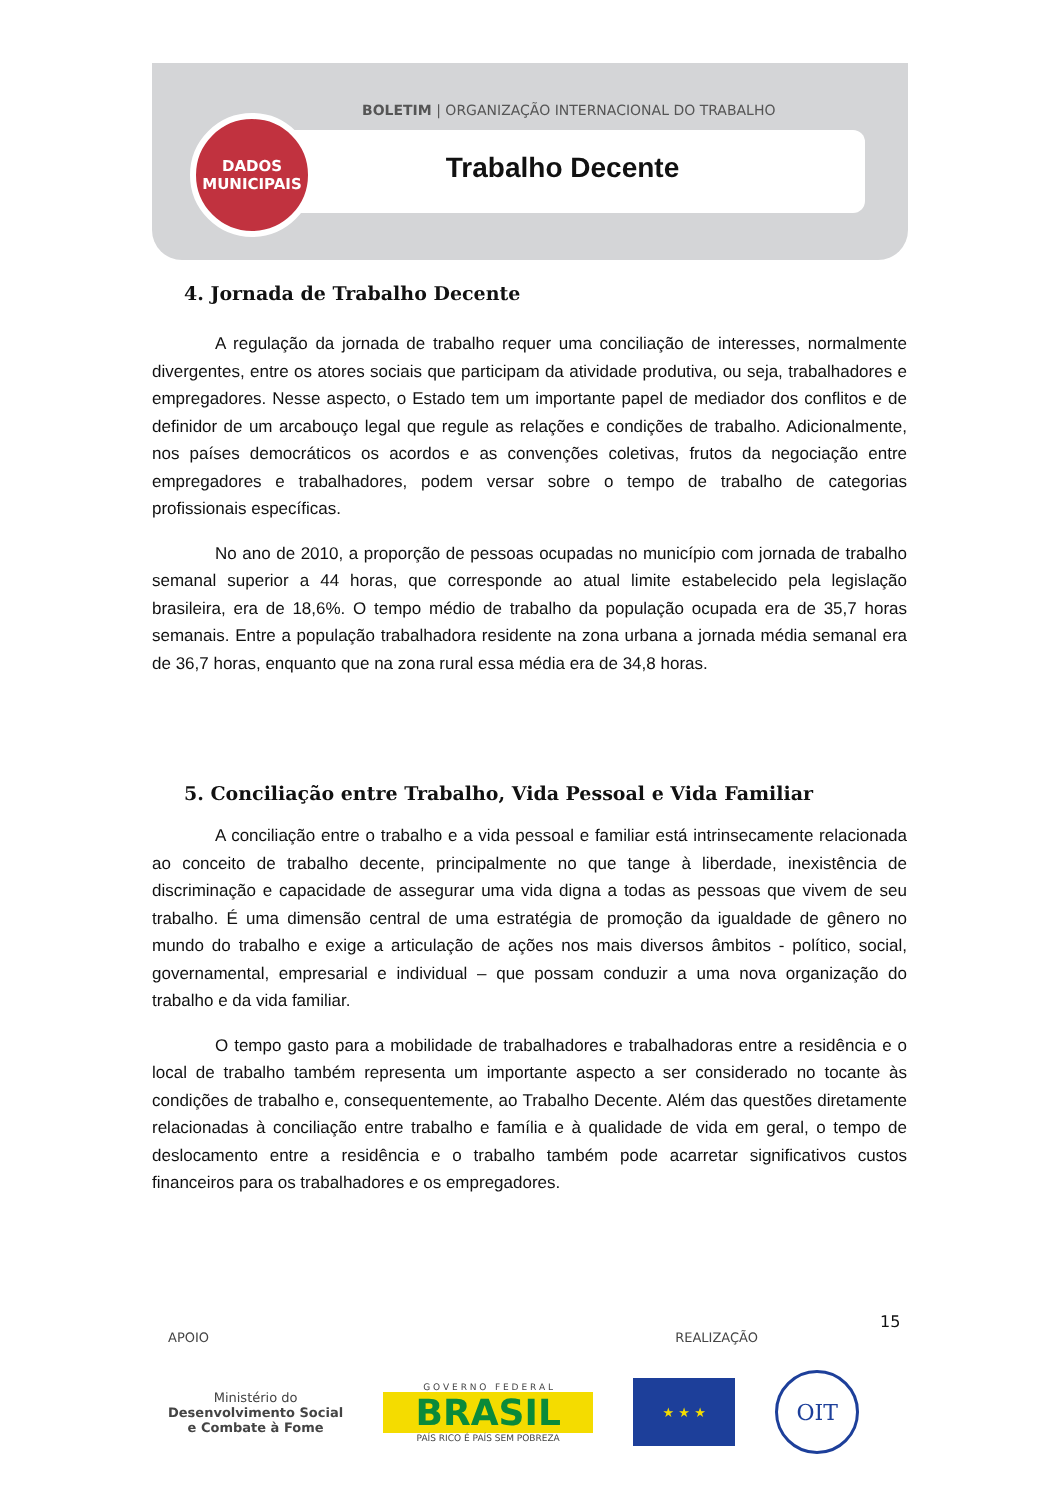BOLETIM | ORGANIZAÇÃO INTERNACIONAL DO TRABALHO
Trabalho Decente
DADOS
MUNICIPAIS
4. Jornada de Trabalho Decente
A regulação da jornada de trabalho requer uma conciliação de interesses, normalmente divergentes, entre os atores sociais que participam da atividade produtiva, ou seja, trabalhadores e empregadores. Nesse aspecto, o Estado tem um importante papel de mediador dos conflitos e de definidor de um arcabouço legal que regule as relações e condições de trabalho. Adicionalmente, nos países democráticos os acordos e as convenções coletivas, frutos da negociação entre empregadores e trabalhadores, podem versar sobre o tempo de trabalho de categorias profissionais específicas.
No ano de 2010, a proporção de pessoas ocupadas no município com jornada de trabalho semanal superior a 44 horas, que corresponde ao atual limite estabelecido pela legislação brasileira, era de 18,6%. O tempo médio de trabalho da população ocupada era de 35,7 horas semanais. Entre a população trabalhadora residente na zona urbana a jornada média semanal era de 36,7 horas, enquanto que na zona rural essa média era de 34,8 horas.
5. Conciliação entre Trabalho, Vida Pessoal e Vida Familiar
A conciliação entre o trabalho e a vida pessoal e familiar está intrinsecamente relacionada ao conceito de trabalho decente, principalmente no que tange à liberdade, inexistência de discriminação e capacidade de assegurar uma vida digna a todas as pessoas que vivem de seu trabalho. É uma dimensão central de uma estratégia de promoção da igualdade de gênero no mundo do trabalho e exige a articulação de ações nos mais diversos âmbitos - político, social, governamental, empresarial e individual – que possam conduzir a uma nova organização do trabalho e da vida familiar.
O tempo gasto para a mobilidade de trabalhadores e trabalhadoras entre a residência e o local de trabalho também representa um importante aspecto a ser considerado no tocante às condições de trabalho e, consequentemente, ao Trabalho Decente. Além das questões diretamente relacionadas à conciliação entre trabalho e família e à qualidade de vida em geral, o tempo de deslocamento entre a residência e o trabalho também pode acarretar significativos custos financeiros para os trabalhadores e os empregadores.
15
APOIO REALIZAÇÃO
Ministério do
Desenvolvimento Social
e Combate à Fome
G O V E R N O F E D E R A L
BRASIL
PAÍS RICO É PAÍS SEM POBREZA
★ ★ ★
OIT